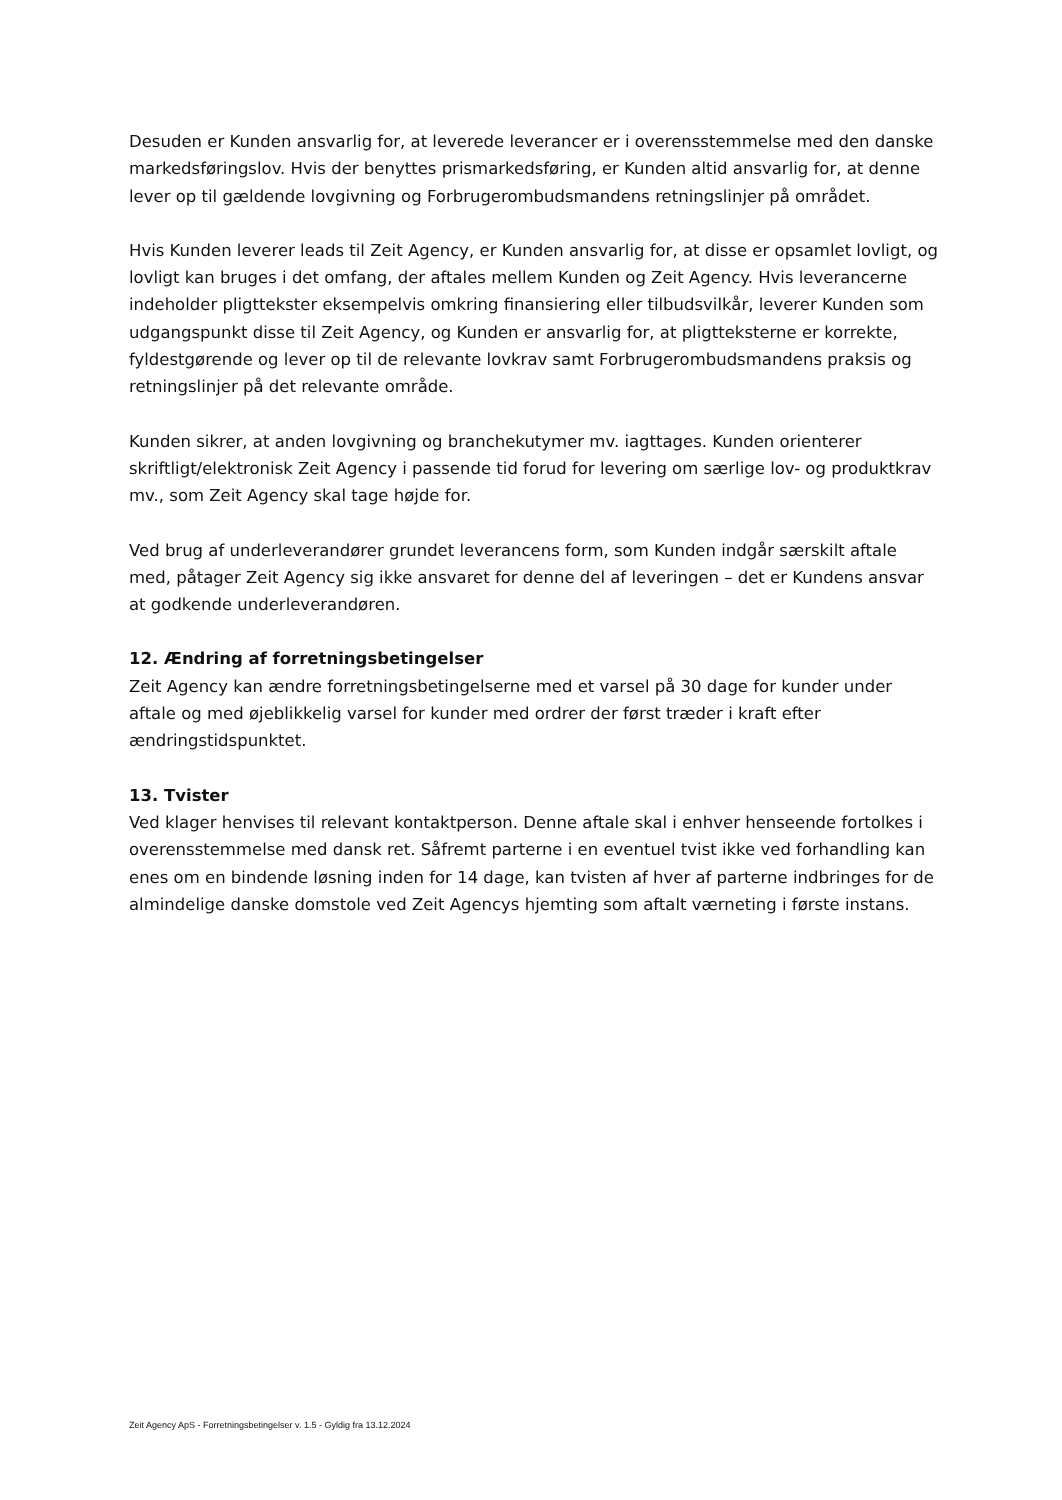Desuden er Kunden ansvarlig for, at leverede leverancer er i overensstemmelse med den danske markedsføringslov. Hvis der benyttes prismarkedsføring, er Kunden altid ansvarlig for, at denne lever op til gældende lovgivning og Forbrugerombudsmandens retningslinjer på området.
Hvis Kunden leverer leads til Zeit Agency, er Kunden ansvarlig for, at disse er opsamlet lovligt, og lovligt kan bruges i det omfang, der aftales mellem Kunden og Zeit Agency. Hvis leverancerne indeholder pligttekster eksempelvis omkring finansiering eller tilbudsvilkår, leverer Kunden som udgangspunkt disse til Zeit Agency, og Kunden er ansvarlig for, at pligtteksterne er korrekte, fyldestgørende og lever op til de relevante lovkrav samt Forbrugerombudsmandens praksis og retningslinjer på det relevante område.
Kunden sikrer, at anden lovgivning og branchekutymer mv. iagttages. Kunden orienterer skriftligt/elektronisk Zeit Agency i passende tid forud for levering om særlige lov- og produktkrav mv., som Zeit Agency skal tage højde for.
Ved brug af underleverandører grundet leverancens form, som Kunden indgår særskilt aftale med, påtager Zeit Agency sig ikke ansvaret for denne del af leveringen – det er Kundens ansvar at godkende underleverandøren.
12. Ændring af forretningsbetingelser
Zeit Agency kan ændre forretningsbetingelserne med et varsel på 30 dage for kunder under aftale og med øjeblikkelig varsel for kunder med ordrer der først træder i kraft efter ændringstidspunktet.
13. Tvister
Ved klager henvises til relevant kontaktperson. Denne aftale skal i enhver henseende fortolkes i overensstemmelse med dansk ret. Såfremt parterne i en eventuel tvist ikke ved forhandling kan enes om en bindende løsning inden for 14 dage, kan tvisten af hver af parterne indbringes for de almindelige danske domstole ved Zeit Agencys hjemting som aftalt værneting i første instans.
Zeit Agency ApS - Forretningsbetingelser v. 1.5 - Gyldig fra 13.12.2024